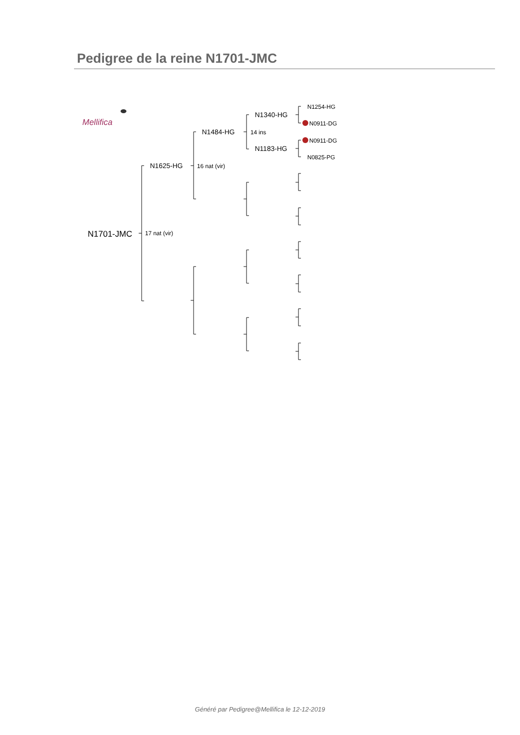Pedigree de la reine N1701-JMC
N1701-JMC
17 nat (vir)
N1625-HG
16 nat (vir)
N1484-HG
14 ins
N1340-HG
N1254-HG
N0911-DG
N1183-HG
N0911-DG
N0825-PG
Mellifica
Généré par Pedigree@Mellifica le 12-12-2019